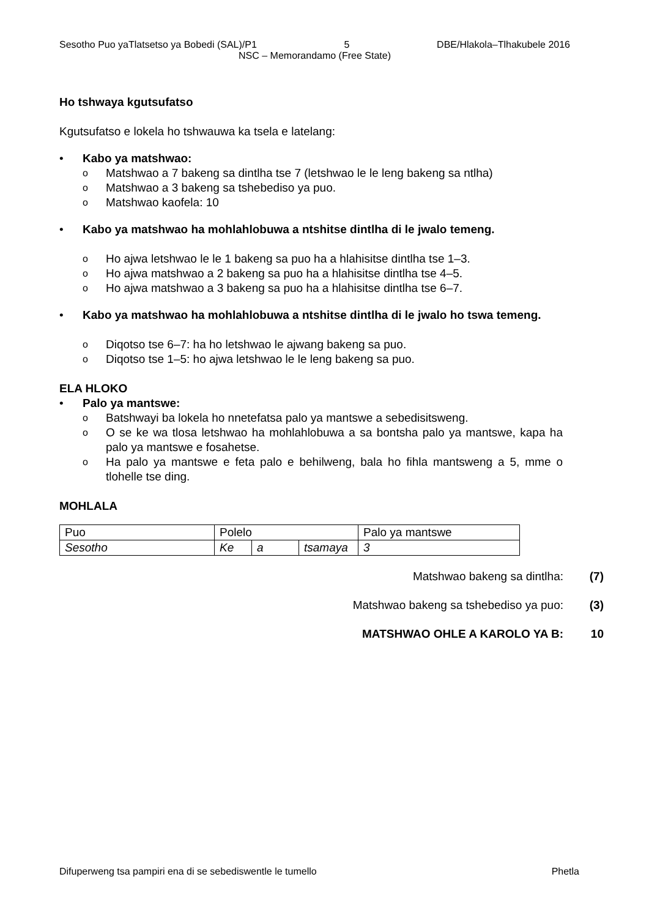Sesotho Puo yaTlatsetso ya Bobedi (SAL)/P1 5 DBE/Hlakola–Tlhakubele 2016
NSC – Memorandamo (Free State)
Ho tshwaya kgutsufatso
Kgutsufatso e lokela ho tshwauwa ka tsela e latelang:
• Kabo ya matshwao:
o Matshwao a 7 bakeng sa dintlha tse 7 (letshwao le le leng bakeng sa ntlha)
o Matshwao a 3 bakeng sa tshebediso ya puo.
o Matshwao kaofela: 10
• Kabo ya matshwao ha mohlahlobuwa a ntshitse dintlha di le jwalo temeng.
o Ho ajwa letshwao le le 1 bakeng sa puo ha a hlahisitse dintlha tse 1–3.
o Ho ajwa matshwao a 2 bakeng sa puo ha a hlahisitse dintlha tse 4–5.
o Ho ajwa matshwao a 3 bakeng sa puo ha a hlahisitse dintlha tse 6–7.
• Kabo ya matshwao ha mohlahlobuwa a ntshitse dintlha di le jwalo ho tswa temeng.
o Diqotso tse 6–7: ha ho letshwao le ajwang bakeng sa puo.
o Diqotso tse 1–5: ho ajwa letshwao le le leng bakeng sa puo.
ELA HLOKO
• Palo ya mantswe:
o Batshwayi ba lokela ho nnetefatsa palo ya mantswe a sebedisitsweng.
o O se ke wa tlosa letshwao ha mohlahlobuwa a sa bontsha palo ya mantswe, kapa ha palo ya mantswe e fosahetse.
o Ha palo ya mantswe e feta palo e behilweng, bala ho fihla mantsweng a 5, mme o tlohelle tse ding.
MOHLALA
| Puo | Polelo | | | Palo ya mantswe |
| Sesotho | Ke | a | tsamaya | 3 |
Matshwao bakeng sa dintlha: (7)
Matshwao bakeng sa tshebediso ya puo: (3)
MATSHWAO OHLE A KAROLO YA B: 10
Difuperweng tsa pampiri ena di se sebediswentle le tumello Phetla